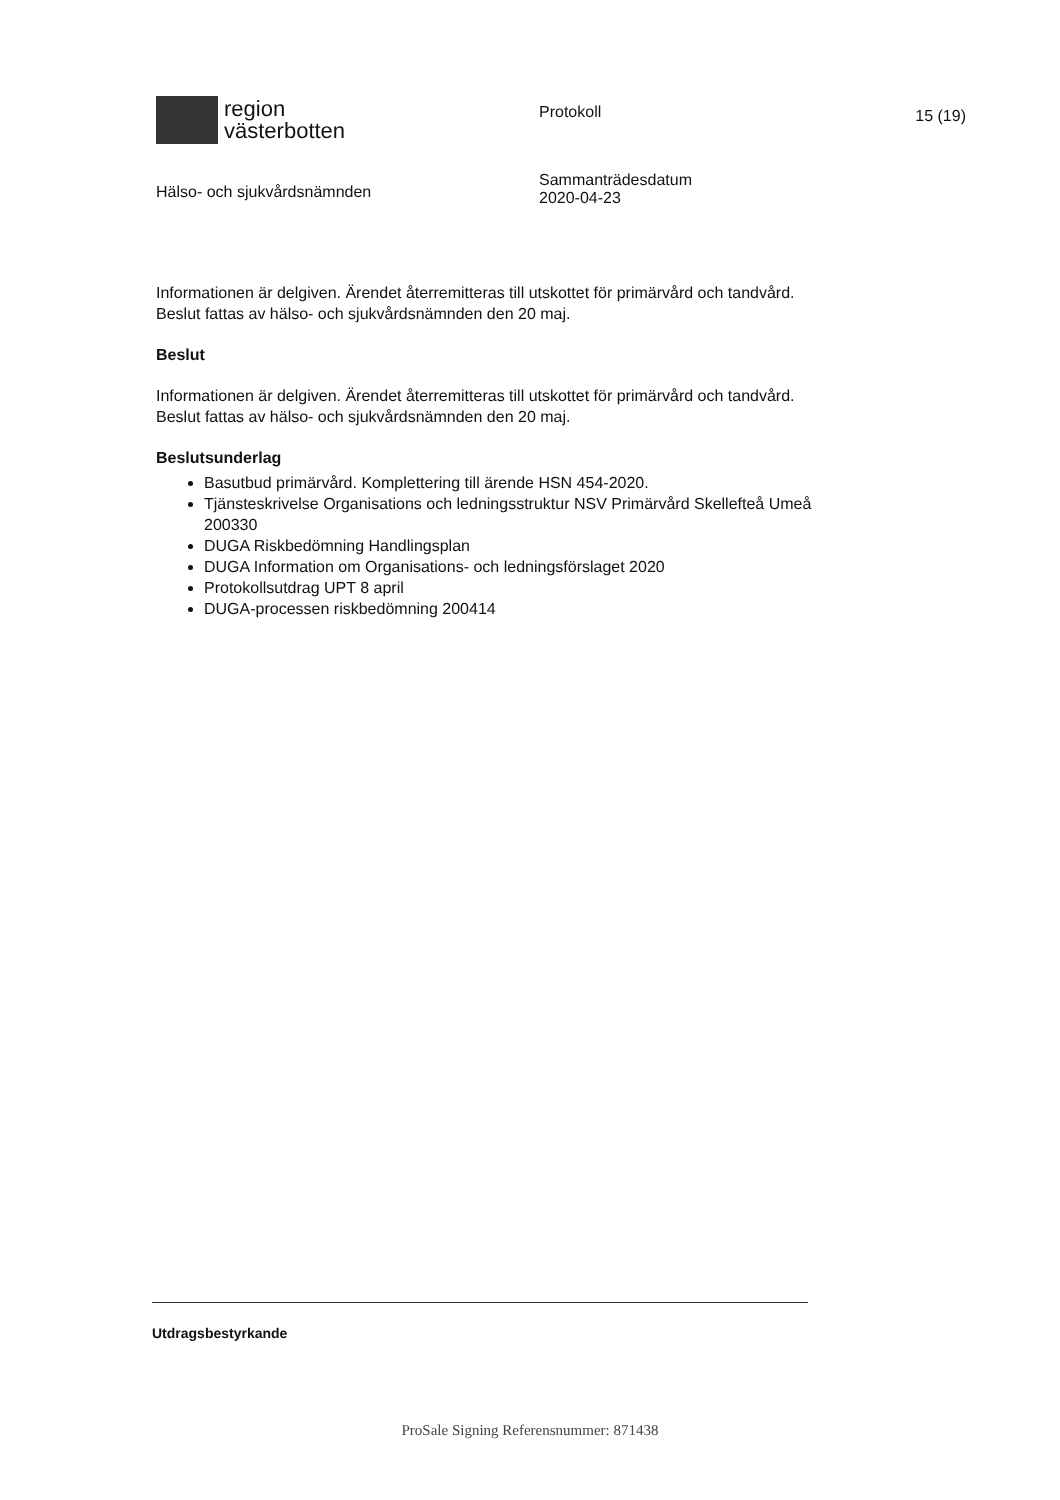region
västerbotten
Hälso- och sjukvårdsnämnden
Protokoll
Sammanträdesdatum
2020-04-23
15 (19)
Informationen är delgiven. Ärendet återremitteras till utskottet för primärvård och tandvård. Beslut fattas av hälso- och sjukvårdsnämnden den 20 maj.
Beslut
Informationen är delgiven. Ärendet återremitteras till utskottet för primärvård och tandvård. Beslut fattas av hälso- och sjukvårdsnämnden den 20 maj.
Beslutsunderlag
Basutbud primärvård. Komplettering till ärende HSN 454-2020.
Tjänsteskrivelse Organisations och ledningsstruktur NSV Primärvård Skellefteå Umeå 200330
DUGA Riskbedömning Handlingsplan
DUGA Information om Organisations- och ledningsförslaget 2020
Protokollsutdrag UPT 8 april
DUGA-processen riskbedömning 200414
Utdragsbestyrkande
ProSale Signing Referensnummer: 871438